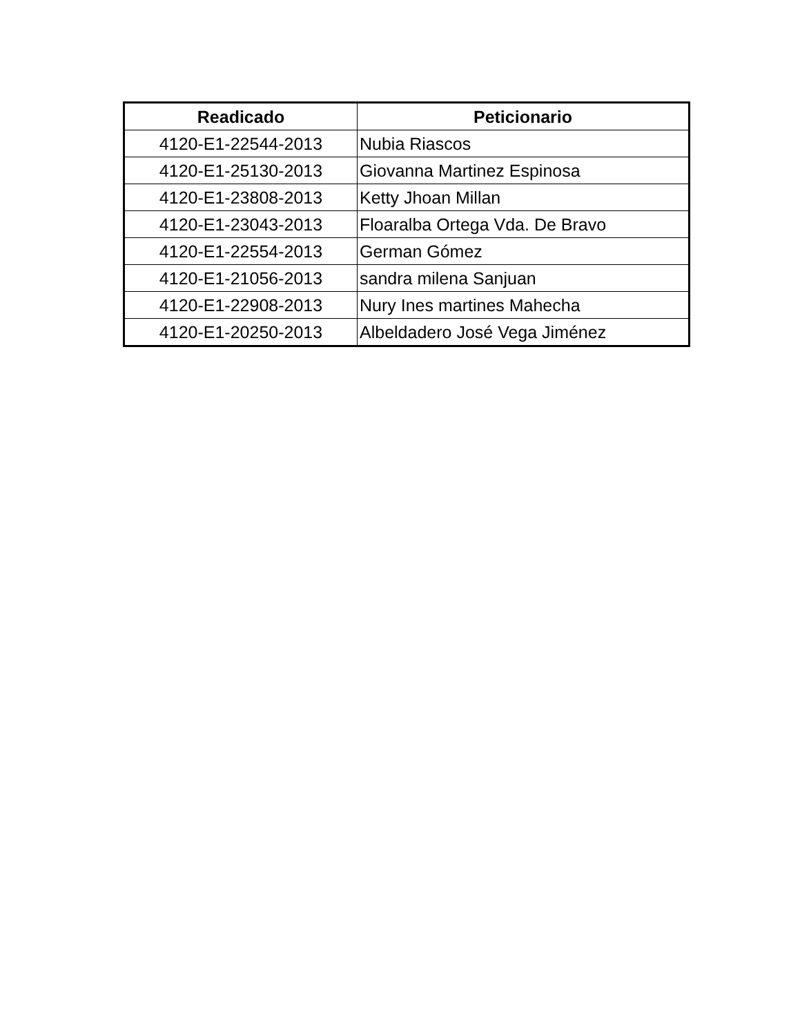| Readicado | Peticionario |
| --- | --- |
| 4120-E1-22544-2013 | Nubia Riascos |
| 4120-E1-25130-2013 | Giovanna Martinez Espinosa |
| 4120-E1-23808-2013 | Ketty Jhoan Millan |
| 4120-E1-23043-2013 | Floaralba Ortega Vda. De Bravo |
| 4120-E1-22554-2013 | German Gómez |
| 4120-E1-21056-2013 | sandra milena Sanjuan |
| 4120-E1-22908-2013 | Nury Ines martines Mahecha |
| 4120-E1-20250-2013 | Albeldadero José Vega Jiménez |